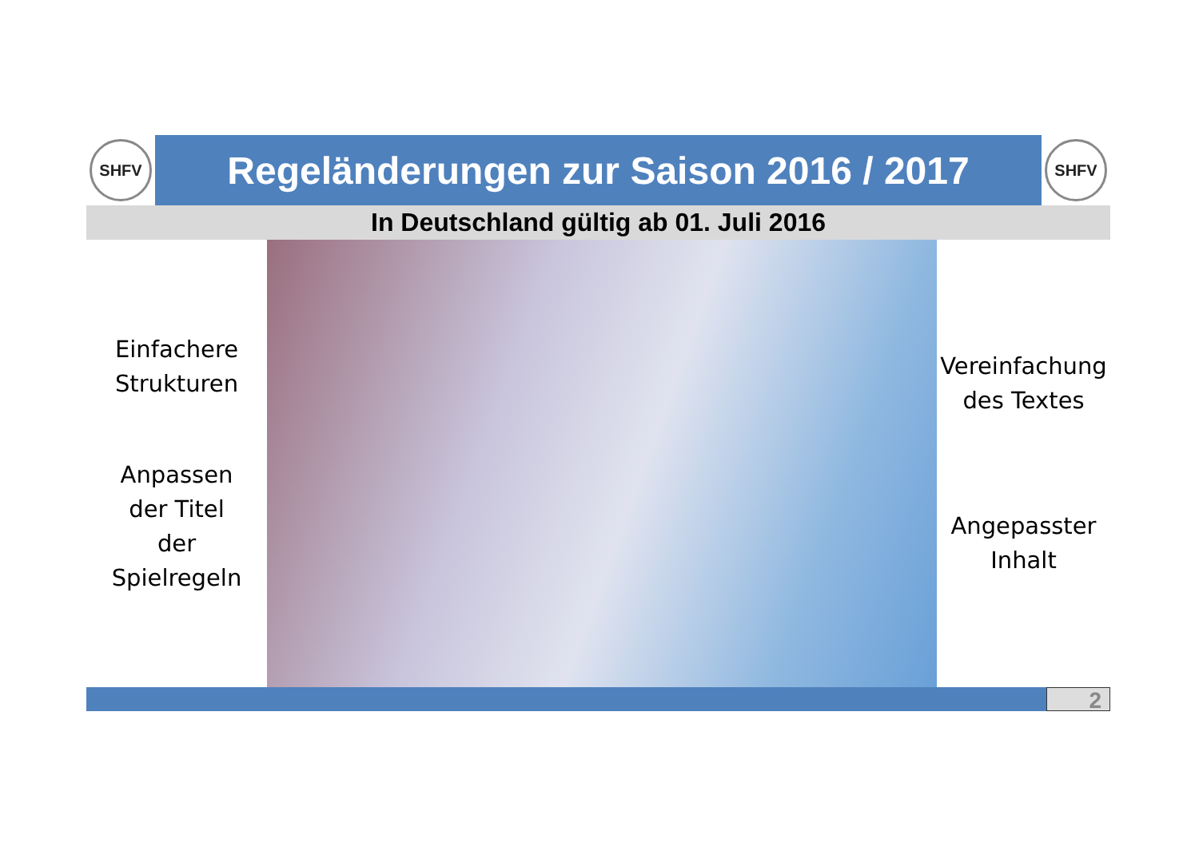SHFV
Regeländerungen zur Saison 2016 / 2017
SHFV
In Deutschland gültig ab 01. Juli 2016
Einfachere
Strukturen
Anpassen
der Titel
der
Spielregeln
Vereinfachung
des Textes
Angepasster
Inhalt
2